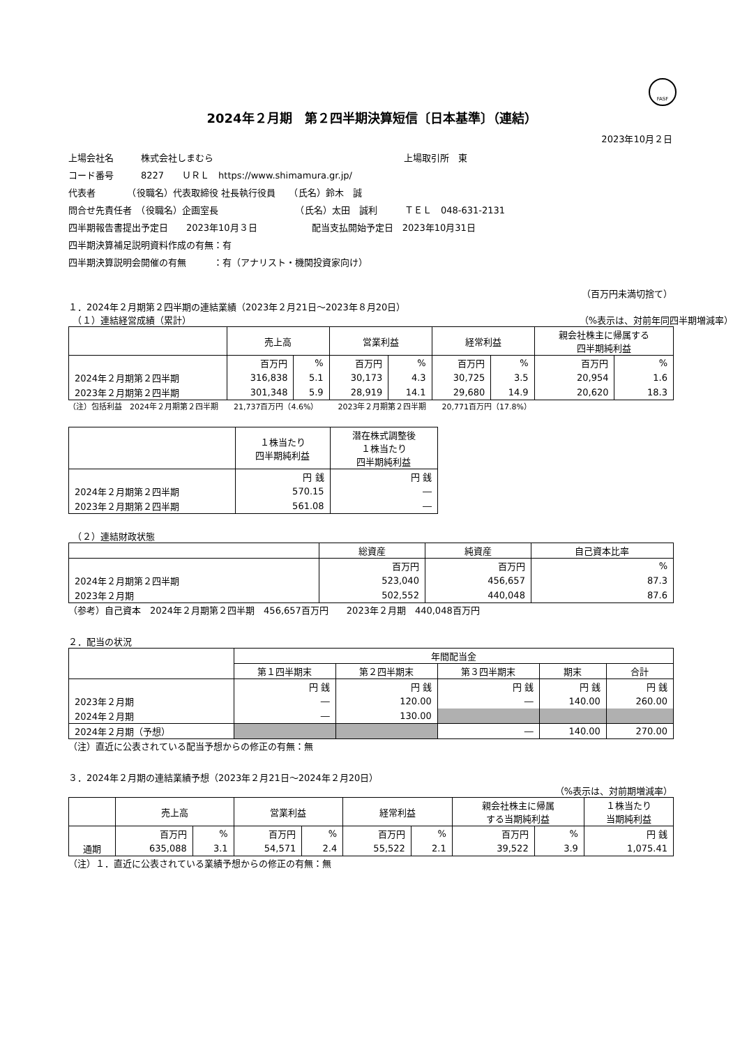FASF
2024年２月期　第２四半期決算短信〔日本基準〕（連結）
2023年10月２日
上場会社名　　　株式会社しまむら　　　　　　　　　　　　　　　　　　　　　上場取引所　東
コード番号　　　8227　　ＵＲＬ　https://www.shimamura.gr.jp/
代表者　　　　（役職名）代表取締役 社長執行役員　　（氏名）鈴木　誠
問合せ先責任者　（役職名）企画室長　　　　　　　　　（氏名）太田　誠利　　　ＴＥＬ　048-631-2131
四半期報告書提出予定日　　2023年10月３日　　　　　　配当支払開始予定日　2023年10月31日
四半期決算補足説明資料作成の有無：有
四半期決算説明会開催の有無　　　：有（アナリスト・機関投資家向け）
（百万円未満切捨て）
１．2024年２月期第２四半期の連結業績（2023年２月21日～2023年８月20日）
　（１）連結経営成績（累計） （%表示は、対前年同四半期増減率）
| | 売上高 | | 営業利益 | | 経常利益 | | 親会社株主に帰属する 四半期純利益 | |
| --- | --- | --- | --- | --- | --- | --- | --- | --- |
| | 百万円 | % | 百万円 | % | 百万円 | % | 百万円 | % |
| 2024年２月期第２四半期 | 316,838 | 5.1 | 30,173 | 4.3 | 30,725 | 3.5 | 20,954 | 1.6 |
| 2023年２月期第２四半期 | 301,348 | 5.9 | 28,919 | 14.1 | 29,680 | 14.9 | 20,620 | 18.3 |
（注）包括利益　2024年２月期第２四半期　　21,737百万円（4.6%）　　　2023年２月期第２四半期　　20,771百万円（17.8%）
| | １株当たり 四半期純利益 | 潜在株式調整後 １株当たり 四半期純利益 |
| --- | --- | --- |
| | 円 銭 | 円 銭 |
| 2024年２月期第２四半期 | 570.15 | ― |
| 2023年２月期第２四半期 | 561.08 | ― |
　（２）連結財政状態
| | 総資産 | 純資産 | 自己資本比率 |
| --- | --- | --- | --- |
| | 百万円 | 百万円 | % |
| 2024年２月期第２四半期 | 523,040 | 456,657 | 87.3 |
| 2023年２月期 | 502,552 | 440,048 | 87.6 |
（参考）自己資本　2024年２月期第２四半期　456,657百万円　　2023年２月期　440,048百万円
２．配当の状況
| | 年間配当金 | | | | |
| --- | --- | --- | --- | --- | --- |
| | 第１四半期末 | 第２四半期末 | 第３四半期末 | 期末 | 合計 |
| | 円 銭 | 円 銭 | 円 銭 | 円 銭 | 円 銭 |
| 2023年２月期 | ― | 120.00 | ― | 140.00 | 260.00 |
| 2024年２月期 | ― | 130.00 | | | |
| 2024年２月期（予想） | | | ― | 140.00 | 270.00 |
（注）直近に公表されている配当予想からの修正の有無：無
３．2024年２月期の連結業績予想（2023年２月21日～2024年２月20日）
（%表示は、対前期増減率）
| | 売上高 | | 営業利益 | | 経常利益 | | 親会社株主に帰属 する当期純利益 | | １株当たり 当期純利益 |
| --- | --- | --- | --- | --- | --- | --- | --- | --- | --- |
| | 百万円 | % | 百万円 | % | 百万円 | % | 百万円 | % | 円 銭 |
| 通期 | 635,088 | 3.1 | 54,571 | 2.4 | 55,522 | 2.1 | 39,522 | 3.9 | 1,075.41 |
（注）１．直近に公表されている業績予想からの修正の有無：無